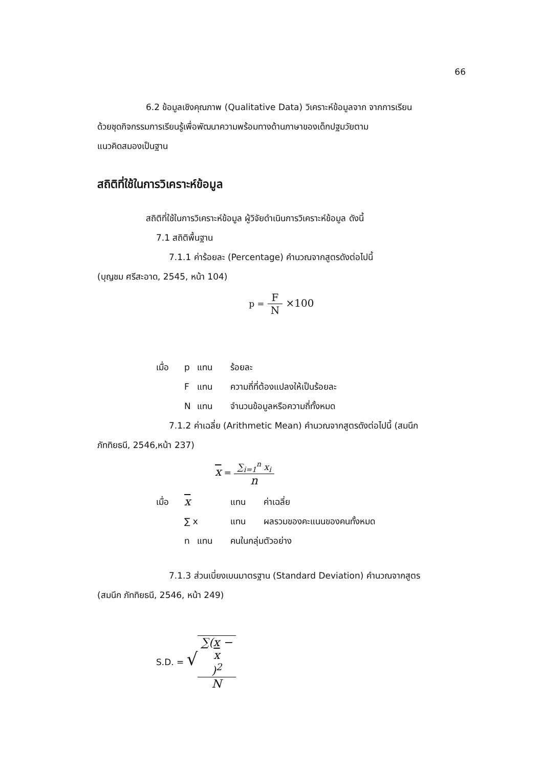66
6.2 ข้อมูลเชิงคุณภาพ (Qualitative Data) วิเคราะห์ข้อมูลจาก จากการเรียน
ด้วยชุดกิจกรรมการเรียนรู้เพื่อพัฒนาความพร้อมทางด้านภาษาของเด็กปฐมวัยตาม
แนวคิดสมองเป็นฐาน
สถิติที่ใช้ในการวิเคราะห์ข้อมูล
สถิติที่ใช้ในการวิเคราะห์ข้อมูล ผู้วิจัยดำเนินการวิเคราะห์ข้อมูล ดังนี้
7.1 สถิติพื้นฐาน
7.1.1 ค่าร้อยละ (Percentage) คำนวณจากสูตรดังต่อไปนี้
(บุญชม ศรีสะอาด, 2545, หน้า 104)
p = F N ×100
เมื่อ p แทน ร้อยละ
Fแทน ความถี่ที่ต้องแปลงให้เป็นร้อยละ
Nแทน จำนวนข้อมูลหรือความถี่ทั้งหมด
7.1.2 ค่าเฉลี่ย (Arithmetic Mean) คำนวณจากสูตรดังต่อไปนี้ (สมนึก
ภัททิยธนี, 2546,หน้า 237)
x = ∑<sub>i=1</sub><sup>n</sup> x<sub>i</sub> n
เมื่อ x แทน ค่าเฉลี่ย
∑ x แทน ผลรวมของคะแนนของคนทั้งหมด
n แทน คนในกลุ่มตัวอย่าง
7.1.3 ส่วนเบี่ยงเบนมาตรฐาน (Standard Deviation) คำนวณจากสูตร
(สมนึก ภัททิยธนี, 2546, หน้า 249)
S.D. = √∑(x −
x)<sup>2</sup> N